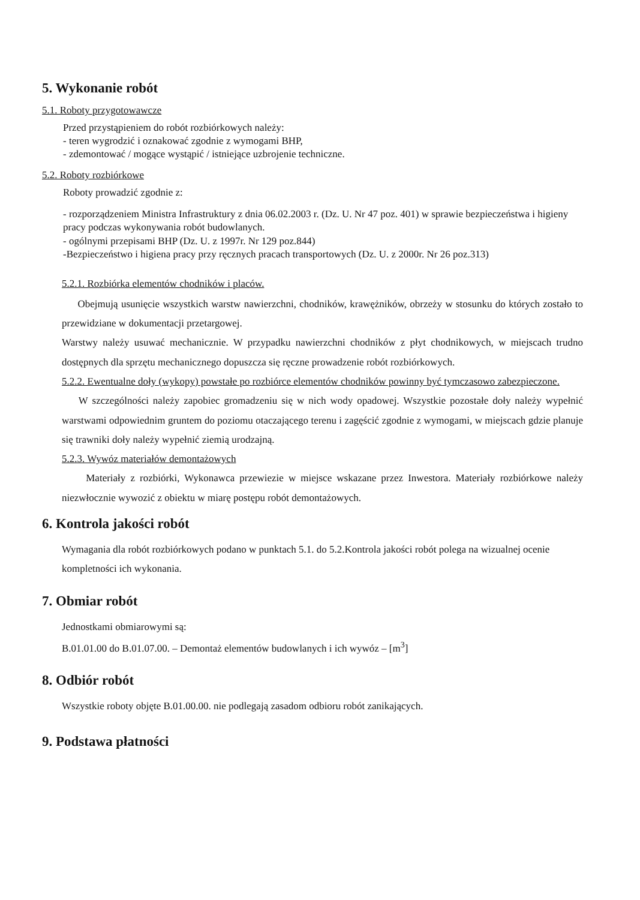5. Wykonanie robót
5.1. Roboty przygotowawcze
Przed przystąpieniem do robót rozbiórkowych należy:
- teren wygrodzić i oznakować zgodnie z wymogami BHP,
- zdemontować / mogące wystąpić / istniejące uzbrojenie techniczne.
5.2. Roboty rozbiórkowe
Roboty prowadzić zgodnie z:
- rozporządzeniem Ministra Infrastruktury z dnia 06.02.2003 r. (Dz. U. Nr 47 poz. 401) w sprawie bezpieczeństwa i higieny pracy podczas wykonywania robót budowlanych.
- ogólnymi przepisami BHP (Dz. U. z 1997r. Nr 129 poz.844)
-Bezpieczeństwo i higiena pracy przy ręcznych pracach transportowych (Dz. U. z 2000r. Nr 26 poz.313)
5.2.1. Rozbiórka elementów chodników i placów.
Obejmują usunięcie wszystkich warstw nawierzchni, chodników, krawężników, obrzeży w stosunku do których zostało to przewidziane w dokumentacji przetargowej.
Warstwy należy usuwać mechanicznie. W przypadku nawierzchni chodników z płyt chodnikowych, w miejscach trudno dostępnych dla sprzętu mechanicznego dopuszcza się ręczne prowadzenie robót rozbiórkowych.
5.2.2. Ewentualne doły (wykopy) powstałe po rozbiórce elementów chodników powinny być tymczasowo zabezpieczone.
W szczególności należy zapobiec gromadzeniu się w nich wody opadowej. Wszystkie pozostałe doły należy wypełnić warstwami odpowiednim gruntem do poziomu otaczającego terenu i zagęścić zgodnie z wymogami, w miejscach gdzie planuje się trawniki doły należy wypełnić ziemią urodzajną.
5.2.3. Wywóz materiałów demontażowych
Materiały z rozbiórki, Wykonawca przewiezie w miejsce wskazane przez Inwestora. Materiały rozbiórkowe należy niezwłocznie wywozić z obiektu w miarę postępu robót demontażowych.
6. Kontrola jakości robót
Wymagania dla robót rozbiórkowych podano w punktach 5.1. do 5.2.Kontrola jakości robót polega na wizualnej ocenie kompletności ich wykonania.
7. Obmiar robót
Jednostkami obmiarowymi są:
B.01.01.00 do B.01.07.00. – Demontaż elementów budowlanych i ich wywóz – [m<sup>3</sup>]
8. Odbiór robót
Wszystkie roboty objęte B.01.00.00. nie podlegają zasadom odbioru robót zanikających.
9. Podstawa płatności